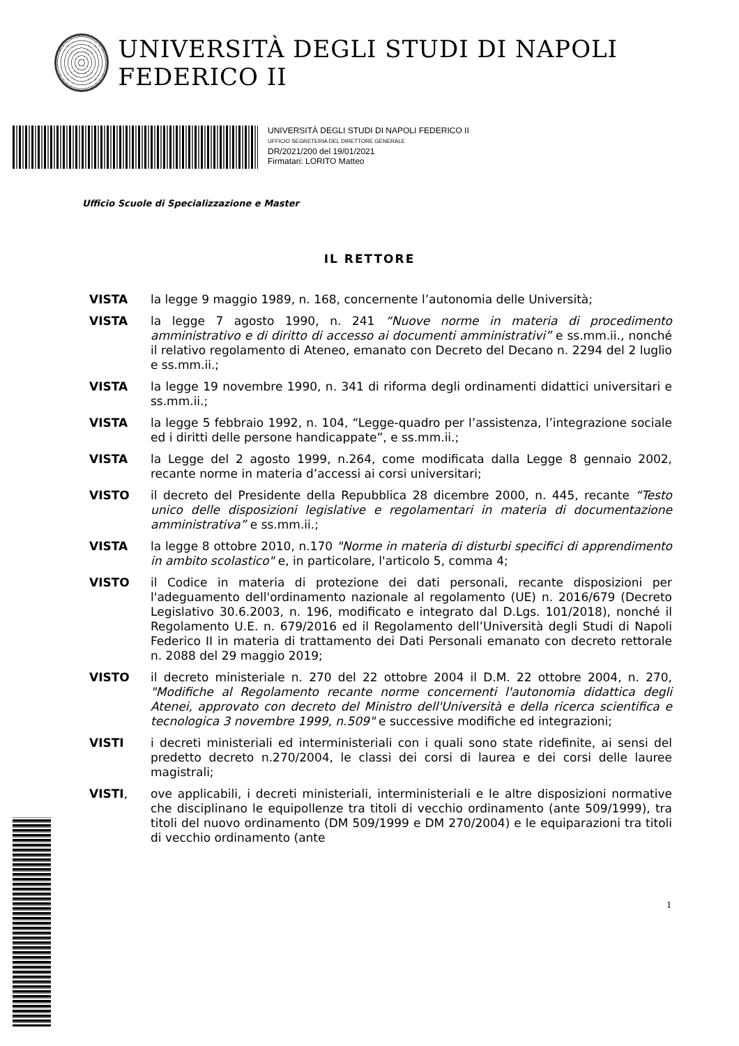UNIVERSITÀ DEGLI STUDI DI NAPOLI FEDERICO II
UNIVERSITÀ DEGLI STUDI DI NAPOLI FEDERICO II
UFFICIO SEGRETERIA DEL DIRETTORE GENERALE
DR/2021/200 del 19/01/2021
Firmatari: LORITO Matteo
Ufficio Scuole di Specializzazione e Master
IL RETTORE
VISTA la legge 9 maggio 1989, n. 168, concernente l’autonomia delle Università;
VISTA la legge 7 agosto 1990, n. 241 “Nuove norme in materia di procedimento amministrativo e di diritto di accesso ai documenti amministrativi” e ss.mm.ii., nonché il relativo regolamento di Ateneo, emanato con Decreto del Decano n. 2294 del 2 luglio e ss.mm.ii.;
VISTA la legge 19 novembre 1990, n. 341 di riforma degli ordinamenti didattici universitari e ss.mm.ii.;
VISTA la legge 5 febbraio 1992, n. 104, “Legge-quadro per l’assistenza, l’integrazione sociale ed i diritti delle persone handicappate”, e ss.mm.ii.;
VISTA la Legge del 2 agosto 1999, n.264, come modificata dalla Legge 8 gennaio 2002, recante norme in materia d’accessi ai corsi universitari;
VISTO il decreto del Presidente della Repubblica 28 dicembre 2000, n. 445, recante “Testo unico delle disposizioni legislative e regolamentari in materia di documentazione amministrativa” e ss.mm.ii.;
VISTA la legge 8 ottobre 2010, n.170 "Norme in materia di disturbi specifici di apprendimento in ambito scolastico" e, in particolare, l'articolo 5, comma 4;
VISTO il Codice in materia di protezione dei dati personali, recante disposizioni per l'adeguamento dell'ordinamento nazionale al regolamento (UE) n. 2016/679 (Decreto Legislativo 30.6.2003, n. 196, modificato e integrato dal D.Lgs. 101/2018), nonché il Regolamento U.E. n. 679/2016 ed il Regolamento dell’Università degli Studi di Napoli Federico II in materia di trattamento dei Dati Personali emanato con decreto rettorale n. 2088 del 29 maggio 2019;
VISTO il decreto ministeriale n. 270 del 22 ottobre 2004 il D.M. 22 ottobre 2004, n. 270, "Modifiche al Regolamento recante norme concernenti l'autonomia didattica degli Atenei, approvato con decreto del Ministro dell'Università e della ricerca scientifica e tecnologica 3 novembre 1999, n.509" e successive modifiche ed integrazioni;
VISTI i decreti ministeriali ed interministeriali con i quali sono state ridefinite, ai sensi del predetto decreto n.270/2004, le classi dei corsi di laurea e dei corsi delle lauree magistrali;
VISTI, ove applicabili, i decreti ministeriali, interministeriali e le altre disposizioni normative che disciplinano le equipollenze tra titoli di vecchio ordinamento (ante 509/1999), tra titoli del nuovo ordinamento (DM 509/1999 e DM 270/2004) e le equiparazioni tra titoli di vecchio ordinamento (ante
1